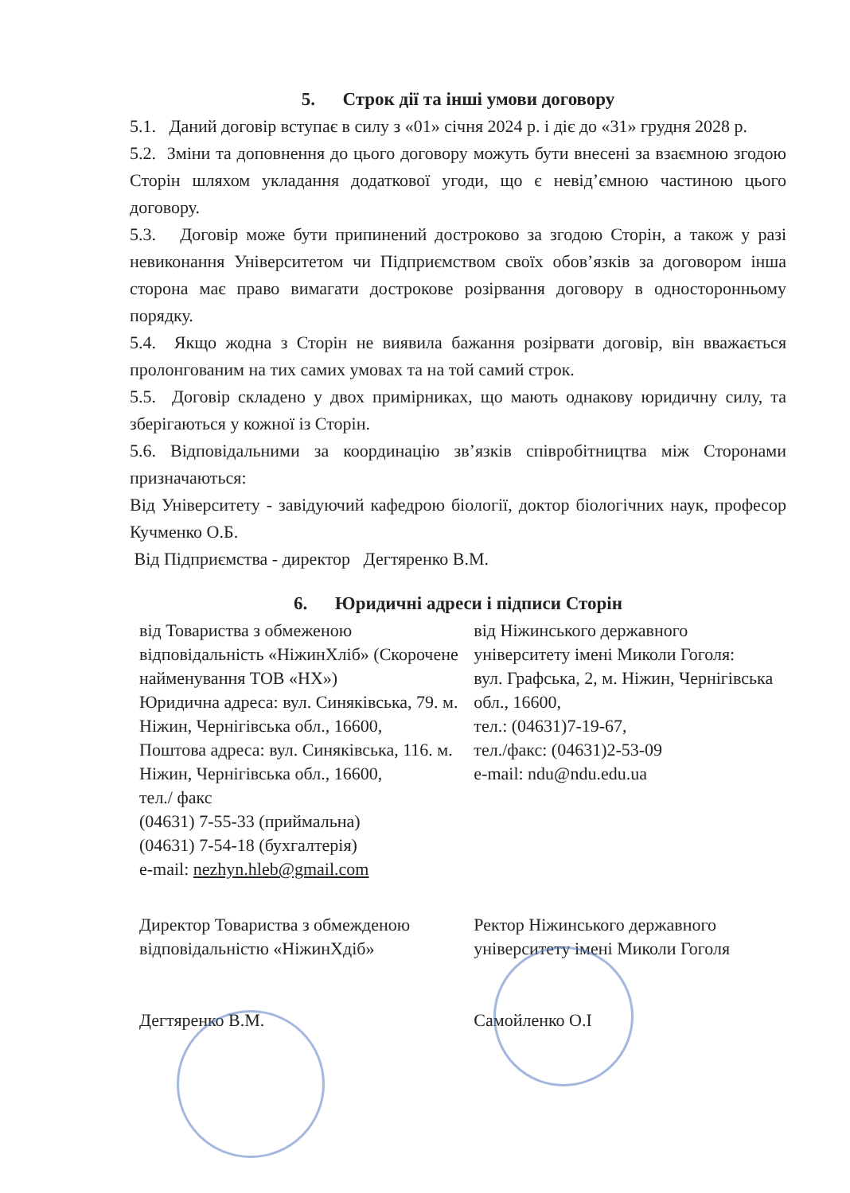5. Строк дії та інші умови договору
5.1. Даний договір вступає в силу з «01» січня 2024 р. і діє до «31» грудня 2028 р.
5.2. Зміни та доповнення до цього договору можуть бути внесені за взаємною згодою Сторін шляхом укладання додаткової угоди, що є невід’ємною частиною цього договору.
5.3. Договір може бути припинений достроково за згодою Сторін, а також у разі невиконання Університетом чи Підприємством своїх обов’язків за договором інша сторона має право вимагати дострокове розірвання договору в односторонньому порядку.
5.4. Якщо жодна з Сторін не виявила бажання розірвати договір, він вважається пролонгованим на тих самих умовах та на той самий строк.
5.5. Договір складено у двох примірниках, що мають однакову юридичну силу, та зберігаються у кожної із Сторін.
5.6. Відповідальними за координацію зв’язків співробітництва між Сторонами призначаються:
Від Університету - завідуючий кафедрою біології, доктор біологічних наук, професор Кучменко О.Б.
Від Підприємства - директор Дегтяренко В.М.
6. Юридичні адреси і підписи Сторін
від Товариства з обмеженою відповідальність «НіжинХліб» (Скорочене найменування ТОВ «НХ»)
Юридична адреса: вул. Синяківська, 79. м. Ніжин, Чернігівська обл., 16600,
Поштова адреса: вул. Синяківська, 116. м. Ніжин, Чернігівська обл., 16600,
тел./ факс
(04631) 7-55-33 (приймальна)
(04631) 7-54-18 (бухгалтерія)
e-mail: nezhyn.hleb@gmail.com
від Ніжинського державного університету імені Миколи Гоголя:
вул. Графська, 2, м. Ніжин, Чернігівська обл., 16600,
тел.: (04631)7-19-67,
тел./факс: (04631)2-53-09
e-mail: ndu@ndu.edu.ua
Директор Товариства з обмежденою відповідальністю «НіжинХдіб»
Дегтяренко В.М.
Ректор Ніжинського державного університету імені Миколи Гоголя
Самойленко О.І